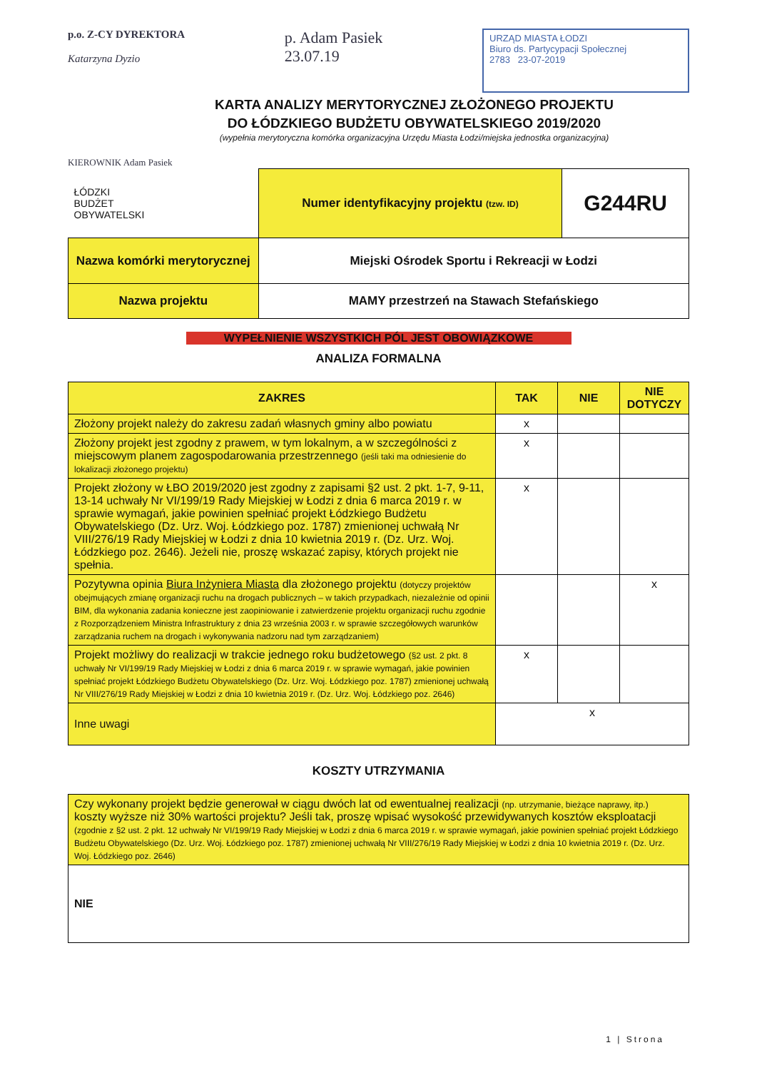p.o. Z-CY DYREKTORA
Katarzyna Dyzio
p. Adam Pasiek
23.07.19
URZĄD MIASTA ŁODZI
Biuro ds. Partycypacji Społecznej
2783 23-07-2019
KARTA ANALIZY MERYTORYCZNEJ ZŁOŻONEGO PROJEKTU
DO ŁÓDZKIEGO BUDŻETU OBYWATELSKIEGO 2019/2020
(wypełnia merytoryczna komórka organizacyjna Urzędu Miasta Łodzi/miejska jednostka organizacyjna)
KIEROWNIK Adam Pasiek
| ŁÓDZKI BUDŻET OBYWATELSKI | Numer identyfikacyjny projektu (tzw. ID) | G244RU |
| Nazwa komórki merytorycznej | Miejski Ośrodek Sportu i Rekreacji w Łodzi | |
| Nazwa projektu | MAMY przestrzeń na Stawach Stefańskiego | |
WYPEŁNIENIE WSZYSTKICH PÓL JEST OBOWIĄZKOWE
ANALIZA FORMALNA
| ZAKRES | TAK | NIE | NIE DOTYCZY |
| --- | --- | --- | --- |
| Złożony projekt należy do zakresu zadań własnych gminy albo powiatu | x | | |
| Złożony projekt jest zgodny z prawem, w tym lokalnym, a w szczególności z miejscowym planem zagospodarowania przestrzennego (jeśli taki ma odniesienie do lokalizacji złożonego projektu) | x | | |
| Projekt złożony w ŁBO 2019/2020 jest zgodny z zapisami §2 ust. 2 pkt. 1-7, 9-11, 13-14 uchwały Nr VI/199/19 Rady Miejskiej w Łodzi z dnia 6 marca 2019 r. w sprawie wymagań, jakie powinien spełniać projekt Łódzkiego Budżetu Obywatelskiego (Dz. Urz. Woj. Łódzkiego poz. 1787) zmienionej uchwałą Nr VIII/276/19 Rady Miejskiej w Łodzi z dnia 10 kwietnia 2019 r. (Dz. Urz. Woj. Łódzkiego poz. 2646). Jeżeli nie, proszę wskazać zapisy, których projekt nie spełnia. | x | | |
| Pozytywna opinia Biura Inżyniera Miasta dla złożonego projektu (dotyczy projektów obejmujących zmianę organizacji ruchu na drogach publicznych – w takich przypadkach, niezależnie od opinii BIM, dla wykonania zadania konieczne jest zaopiniowanie i zatwierdzenie projektu organizacji ruchu zgodnie z Rozporządzeniem Ministra Infrastruktury z dnia 23 września 2003 r. w sprawie szczegółowych warunków zarządzania ruchem na drogach i wykonywania nadzoru nad tym zarządzaniem) | | | x |
| Projekt możliwy do realizacji w trakcie jednego roku budżetowego (§2 ust. 2 pkt. 8 uchwały Nr VI/199/19 Rady Miejskiej w Łodzi z dnia 6 marca 2019 r. w sprawie wymagań, jakie powinien spełniać projekt Łódzkiego Budżetu Obywatelskiego (Dz. Urz. Woj. Łódzkiego poz. 1787) zmienionej uchwałą Nr VIII/276/19 Rady Miejskiej w Łodzi z dnia 10 kwietnia 2019 r. (Dz. Urz. Woj. Łódzkiego poz. 2646) | x | | |
| Inne uwagi | x | | |
KOSZTY UTRZYMANIA
| Czy wykonany projekt będzie generował w ciągu dwóch lat od ewentualnej realizacji (np. utrzymanie, bieżące naprawy, itp.) koszty wyższe niż 30% wartości projektu? Jeśli tak, proszę wpisać wysokość przewidywanych kosztów eksploatacji (zgodnie z §2 ust. 2 pkt. 12 uchwały Nr VI/199/19 Rady Miejskiej w Łodzi z dnia 6 marca 2019 r. w sprawie wymagań, jakie powinien spełniać projekt Łódzkiego Budżetu Obywatelskiego (Dz. Urz. Woj. Łódzkiego poz. 1787) zmienionej uchwałą Nr VIII/276/19 Rady Miejskiej w Łodzi z dnia 10 kwietnia 2019 r. (Dz. Urz. Woj. Łódzkiego poz. 2646) |
| NIE |
1 | Strona